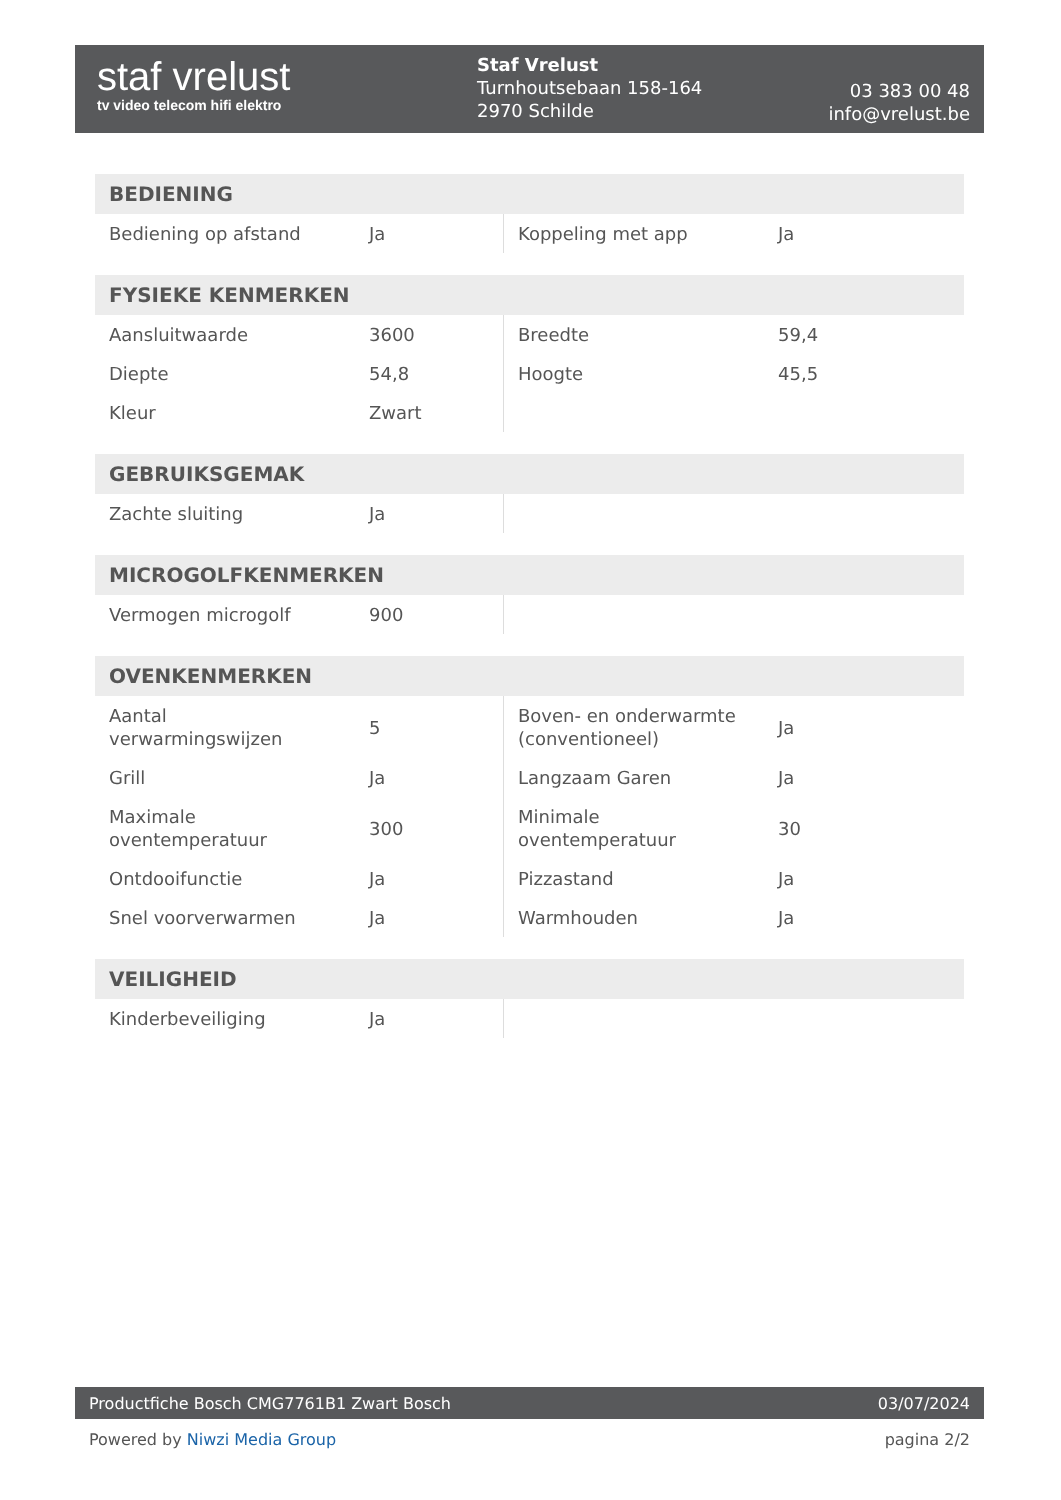staf vrelust
tv video telecom hifi elektro
Staf Vrelust
Turnhoutsebaan 158-164
2970 Schilde
03 383 00 48
info@vrelust.be
| BEDIENING | | | |
| --- | --- | --- | --- |
| Bediening op afstand | Ja | Koppeling met app | Ja |
| FYSIEKE KENMERKEN | | | |
| --- | --- | --- | --- |
| Aansluitwaarde | 3600 | Breedte | 59,4 |
| Diepte | 54,8 | Hoogte | 45,5 |
| Kleur | Zwart | | |
| GEBRUIKSGEMAK | | | |
| --- | --- | --- | --- |
| Zachte sluiting | Ja | | |
| MICROGOLFKENMERKEN | | | |
| --- | --- | --- | --- |
| Vermogen microgolf | 900 | | |
| OVENKENMERKEN | | | |
| --- | --- | --- | --- |
| Aantal verwarmingswijzen | 5 | Boven- en onderwarmte (conventioneel) | Ja |
| Grill | Ja | Langzaam Garen | Ja |
| Maximale oventemperatuur | 300 | Minimale oventemperatuur | 30 |
| Ontdooifunctie | Ja | Pizzastand | Ja |
| Snel voorverwarmen | Ja | Warmhouden | Ja |
| VEILIGHEID | | | |
| --- | --- | --- | --- |
| Kinderbeveiliging | Ja | | |
Productfiche Bosch CMG7761B1 Zwart Bosch 03/07/2024
Powered by Niwzi Media Group pagina 2/2